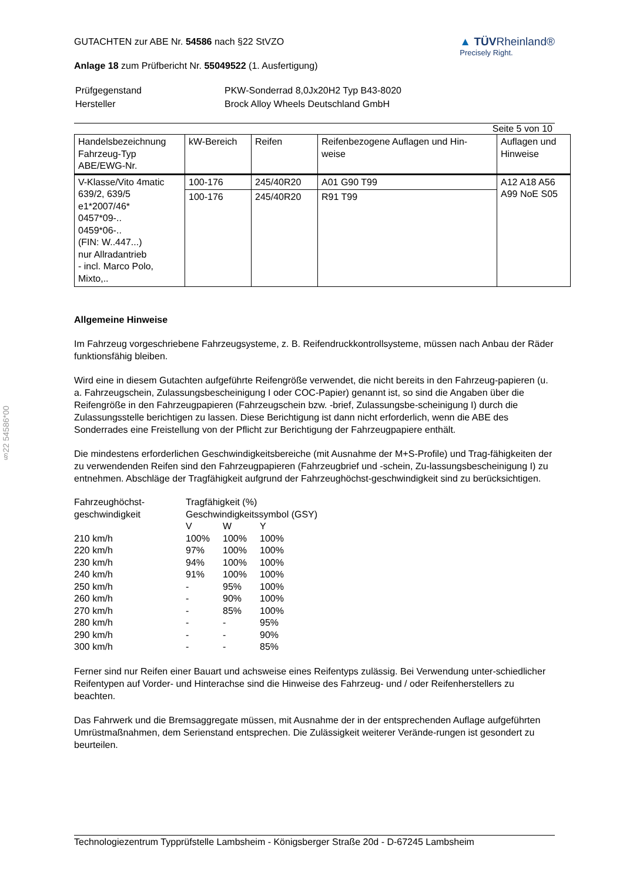§22 54586*00
GUTACHTEN zur ABE Nr. 54586 nach §22 StVZO
Anlage 18 zum Prüfbericht Nr. 55049522 (1. Ausfertigung)
▲ TÜVRheinland®
Precisely Right.
| Prüfgegenstand | PKW-Sonderrad 8,0Jx20H2 Typ B43-8020 |
| Hersteller | Brock Alloy Wheels Deutschland GmbH |
Seite 5 von 10
| Handelsbezeichnung Fahrzeug-Typ ABE/EWG-Nr. | kW-Bereich | Reifen | Reifenbezogene Auflagen und Hin- weise | Auflagen und Hinweise |
| V-Klasse/Vito 4matic 639/2, 639/5 e1*2007/46* 0457*09-.. 0459*06-.. (FIN: W..447...) nur Allradantrieb - incl. Marco Polo, Mixto,.. | 100-176 | 245/40R20 | A01 G90 T99 | A12 A18 A56 A99 NoE S05 |
| | 100-176 | 245/40R20 | R91 T99 | |
Allgemeine Hinweise
Im Fahrzeug vorgeschriebene Fahrzeugsysteme, z. B. Reifendruckkontrollsysteme, müssen nach Anbau der Räder funktionsfähig bleiben.
Wird eine in diesem Gutachten aufgeführte Reifengröße verwendet, die nicht bereits in den Fahrzeug-papieren (u. a. Fahrzeugschein, Zulassungsbescheinigung I oder COC-Papier) genannt ist, so sind die Angaben über die Reifengröße in den Fahrzeugpapieren (Fahrzeugschein bzw. -brief, Zulassungsbe-scheinigung I) durch die Zulassungsstelle berichtigen zu lassen. Diese Berichtigung ist dann nicht erforderlich, wenn die ABE des Sonderrades eine Freistellung von der Pflicht zur Berichtigung der Fahrzeugpapiere enthält.
Die mindestens erforderlichen Geschwindigkeitsbereiche (mit Ausnahme der M+S-Profile) und Trag-fähigkeiten der zu verwendenden Reifen sind den Fahrzeugpapieren (Fahrzeugbrief und -schein, Zu-lassungsbescheinigung I) zu entnehmen. Abschläge der Tragfähigkeit aufgrund der Fahrzeughöchst-geschwindigkeit sind zu berücksichtigen.
| Fahrzeughöchst- geschwindigkeit | Tragfähigkeit (%) Geschwindigkeitssymbol (GSY) | | |
| | V | W | Y |
| 210 km/h | 100% | 100% | 100% |
| 220 km/h | 97% | 100% | 100% |
| 230 km/h | 94% | 100% | 100% |
| 240 km/h | 91% | 100% | 100% |
| 250 km/h | - | 95% | 100% |
| 260 km/h | - | 90% | 100% |
| 270 km/h | - | 85% | 100% |
| 280 km/h | - | - | 95% |
| 290 km/h | - | - | 90% |
| 300 km/h | - | - | 85% |
Ferner sind nur Reifen einer Bauart und achsweise eines Reifentyps zulässig. Bei Verwendung unter-schiedlicher Reifentypen auf Vorder- und Hinterachse sind die Hinweise des Fahrzeug- und / oder Reifenherstellers zu beachten.
Das Fahrwerk und die Bremsaggregate müssen, mit Ausnahme der in der entsprechenden Auflage aufgeführten Umrüstmaßnahmen, dem Serienstand entsprechen. Die Zulässigkeit weiterer Verände-rungen ist gesondert zu beurteilen.
Technologiezentrum Typprüfstelle Lambsheim - Königsberger Straße 20d - D-67245 Lambsheim